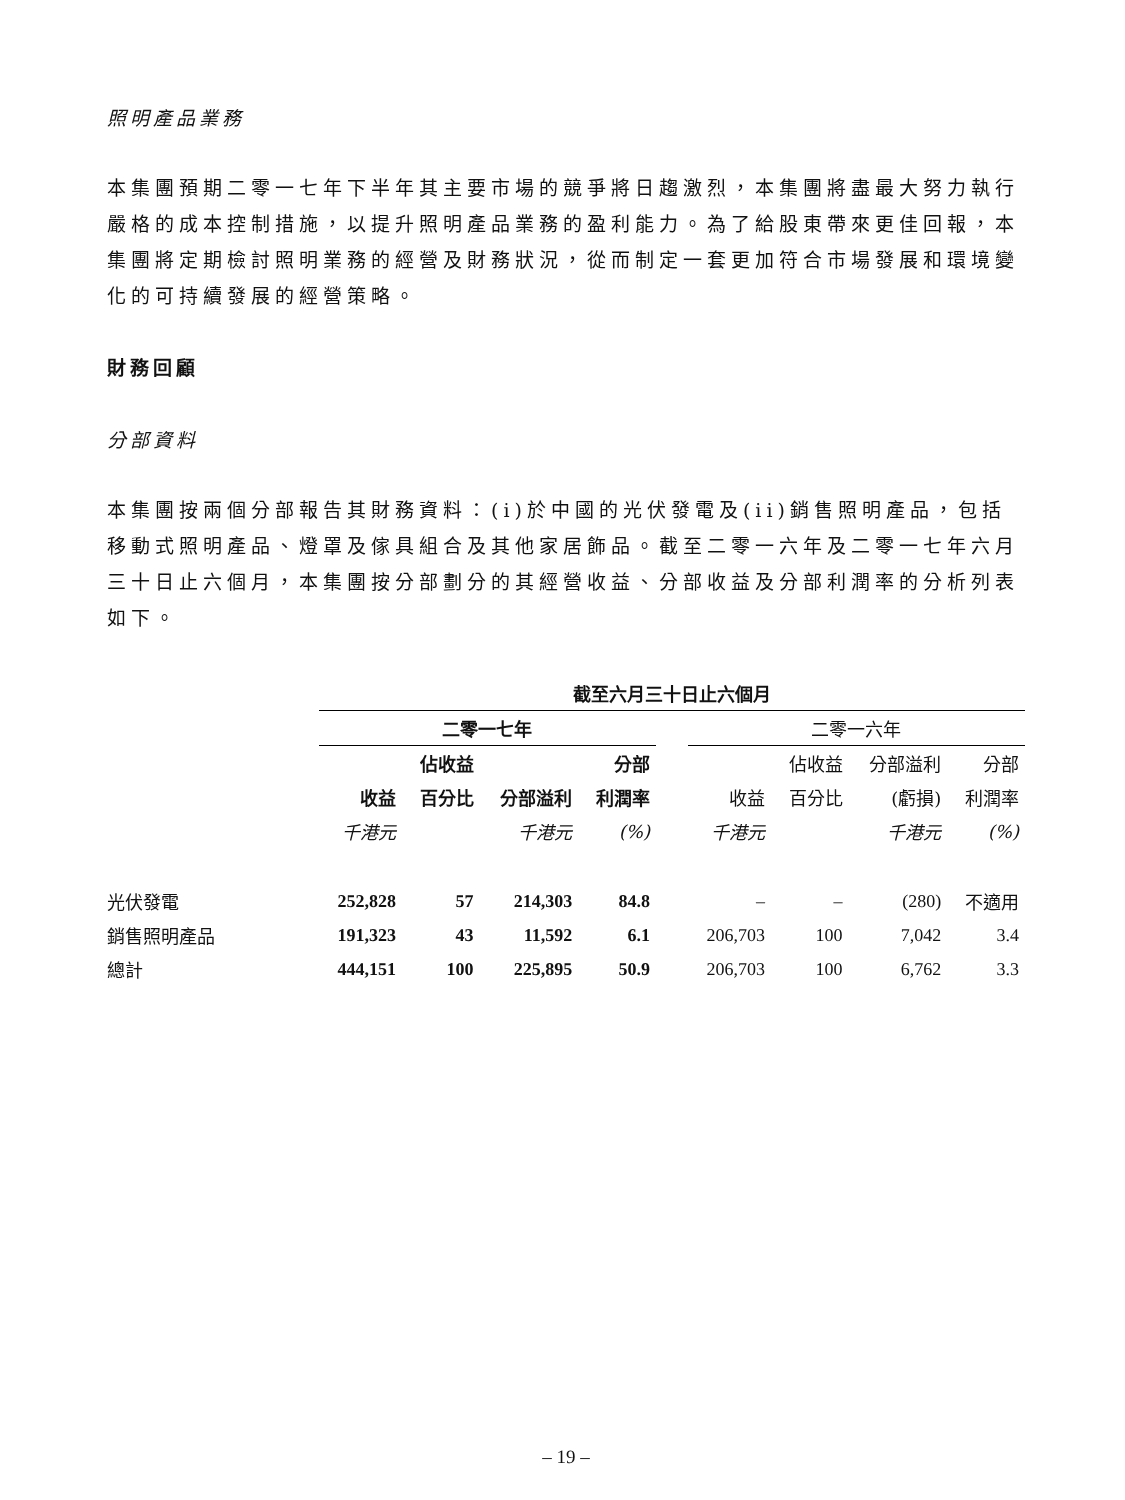照明產品業務
本集團預期二零一七年下半年其主要市場的競爭將日趨激烈，本集團將盡最大努力執行嚴格的成本控制措施，以提升照明產品業務的盈利能力。為了給股東帶來更佳回報，本集團將定期檢討照明業務的經營及財務狀況，從而制定一套更加符合市場發展和環境變化的可持續發展的經營策略。
財務回顧
分部資料
本集團按兩個分部報告其財務資料：(i)於中國的光伏發電及(ii)銷售照明產品，包括移動式照明產品、燈罩及傢具組合及其他家居飾品。截至二零一六年及二零一七年六月三十日止六個月，本集團按分部劃分的其經營收益、分部收益及分部利潤率的分析列表如下。
| | 截至六月三十日止六個月 | | | | | | | | |
| --- | --- | --- | --- | --- | --- | --- | --- | --- | --- |
| | 二零一七年 | | | | | 二零一六年 | | | |
| | | 佔收益 | | 分部 | | | 佔收益 | 分部溢利 | 分部 |
| | 收益 | 百分比 | 分部溢利 | 利潤率 | | 收益 | 百分比 | (虧損) | 利潤率 |
| | 千港元 | | 千港元 | (%) | | 千港元 | | 千港元 | (%) |
| 光伏發電 | 252,828 | 57 | 214,303 | 84.8 | | – | – | (280) | 不適用 |
| 銷售照明產品 | 191,323 | 43 | 11,592 | 6.1 | | 206,703 | 100 | 7,042 | 3.4 |
| 總計 | 444,151 | 100 | 225,895 | 50.9 | | 206,703 | 100 | 6,762 | 3.3 |
– 19 –